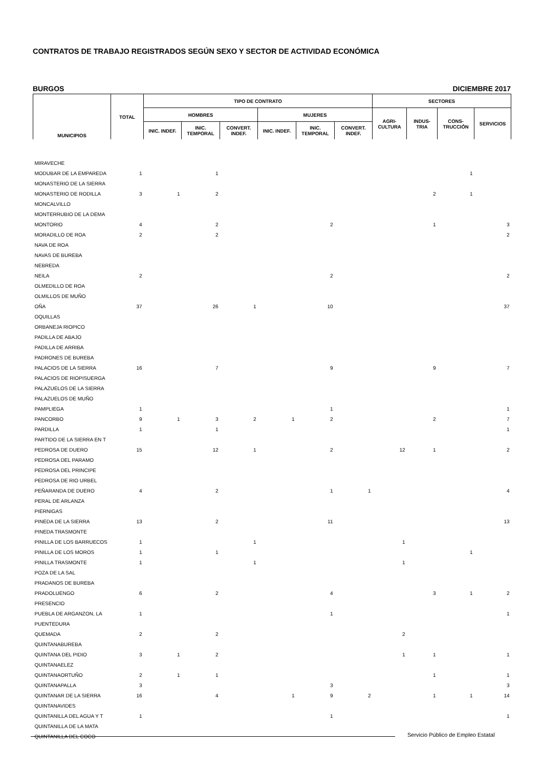CONTRATOS DE TRABAJO REGISTRADOS SEGÚN SEXO Y SECTOR DE ACTIVIDAD ECONÓMICA
BURGOS DICIEMBRE 2017
| MUNICIPIOS | TOTAL | TIPO DE CONTRATO | | | | | | SECTORES | | | |
| --- | --- | --- | --- | --- | --- | --- | --- | --- | --- | --- | --- |
| | | HOMBRES | | | MUJERES | | | AGRI- CULTURA | INDUS- TRIA | CONS- TRUCCIÓN | SERVICIOS |
| | | INIC. INDEF. | INIC. TEMPORAL | CONVERT. INDEF. | INIC. INDEF. | INIC. TEMPORAL | CONVERT. INDEF. | | | | |
| MIRAVECHE | | | | | | | | | | | |
| MODUBAR DE LA EMPAREDA | 1 | | 1 | | | | | | | 1 | |
| MONASTERIO DE LA SIERRA | | | | | | | | | | | |
| MONASTERIO DE RODILLA | 3 | 1 | 2 | | | | | | 2 | 1 | |
| MONCALVILLO | | | | | | | | | | | |
| MONTERRUBIO DE LA DEMA | | | | | | | | | | | |
| MONTORIO | 4 | | 2 | | | 2 | | | 1 | | 3 |
| MORADILLO DE ROA | 2 | | 2 | | | | | | | | 2 |
| NAVA DE ROA | | | | | | | | | | | |
| NAVAS DE BUREBA | | | | | | | | | | | |
| NEBREDA | | | | | | | | | | | |
| NEILA | 2 | | | | | 2 | | | | | 2 |
| OLMEDILLO DE ROA | | | | | | | | | | | |
| OLMILLOS DE MUÑO | | | | | | | | | | | |
| OÑA | 37 | | 26 | 1 | | 10 | | | | | 37 |
| OQUILLAS | | | | | | | | | | | |
| ORBANEJA RIOPICO | | | | | | | | | | | |
| PADILLA DE ABAJO | | | | | | | | | | | |
| PADILLA DE ARRIBA | | | | | | | | | | | |
| PADRONES DE BUREBA | | | | | | | | | | | |
| PALACIOS DE LA SIERRA | 16 | | 7 | | | 9 | | | 9 | | 7 |
| PALACIOS DE RIOPISUERGA | | | | | | | | | | | |
| PALAZUELOS DE LA SIERRA | | | | | | | | | | | |
| PALAZUELOS DE MUÑO | | | | | | | | | | | |
| PAMPLIEGA | 1 | | | | | 1 | | | | | 1 |
| PANCORBO | 9 | 1 | 3 | 2 | 1 | 2 | | | 2 | | 7 |
| PARDILLA | 1 | | 1 | | | | | | | | 1 |
| PARTIDO DE LA SIERRA EN T | | | | | | | | | | | |
| PEDROSA DE DUERO | 15 | | 12 | 1 | | 2 | | 12 | 1 | | 2 |
| PEDROSA DEL PARAMO | | | | | | | | | | | |
| PEDROSA DEL PRINCIPE | | | | | | | | | | | |
| PEDROSA DE RIO URBEL | | | | | | | | | | | |
| PEÑARANDA DE DUERO | 4 | | 2 | | | 1 | 1 | | | | 4 |
| PERAL DE ARLANZA | | | | | | | | | | | |
| PIERNIGAS | | | | | | | | | | | |
| PINEDA DE LA SIERRA | 13 | | 2 | | | 11 | | | | | 13 |
| PINEDA TRASMONTE | | | | | | | | | | | |
| PINILLA DE LOS BARRUECOS | 1 | | | 1 | | | | 1 | | | |
| PINILLA DE LOS MOROS | 1 | | 1 | | | | | | | 1 | |
| PINILLA TRASMONTE | 1 | | | 1 | | | | 1 | | | |
| POZA DE LA SAL | | | | | | | | | | | |
| PRADANOS DE BUREBA | | | | | | | | | | | |
| PRADOLUENGO | 6 | | 2 | | | 4 | | | 3 | 1 | 2 |
| PRESENCIO | | | | | | | | | | | |
| PUEBLA DE ARGANZON, LA | 1 | | | | | 1 | | | | | 1 |
| PUENTEDURA | | | | | | | | | | | |
| QUEMADA | 2 | | 2 | | | | | 2 | | | |
| QUINTANABUREBA | | | | | | | | | | | |
| QUINTANA DEL PIDIO | 3 | 1 | 2 | | | | | 1 | 1 | | 1 |
| QUINTANAELEZ | | | | | | | | | | | |
| QUINTANAORTUÑO | 2 | 1 | 1 | | | | | | 1 | | 1 |
| QUINTANAPALLA | 3 | | | | | 3 | | | | | 3 |
| QUINTANAR DE LA SIERRA | 16 | | 4 | | 1 | 9 | 2 | | 1 | 1 | 14 |
| QUINTANAVIDES | | | | | | | | | | | |
| QUINTANILLA DEL AGUA Y T | 1 | | | | | 1 | | | | | 1 |
| QUINTANILLA DE LA MATA | | | | | | | | | | | |
| QUINTANILLA DEL COCO | | | | | | | | | | | |
Servicio Público de Empleo Estatal